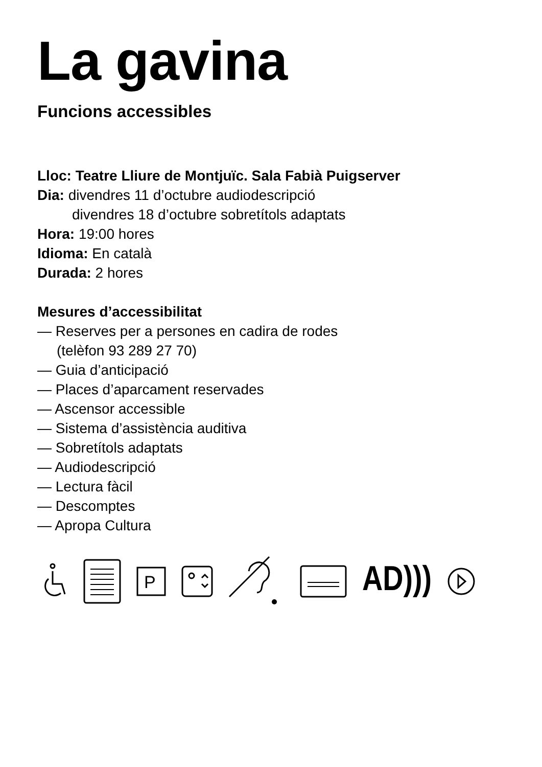La gavina
Funcions accessibles
Lloc: Teatre Lliure de Montjuïc. Sala Fabià Puigserver
Dia: divendres 11 d’octubre audiodescripció
divendres 18 d’octubre sobretítols adaptats
Hora: 19:00 hores
Idioma: En català
Durada: 2 hores
Mesures d’accessibilitat
— Reserves per a persones en cadira de rodes
(telèfon 93 289 27 70)
— Guia d’anticipació
— Places d’aparcament reservades
— Ascensor accessible
— Sistema d’assistència auditiva
— Sobretítols adaptats
— Audiodescripció
— Lectura fàcil
— Descomptes
— Apropa Cultura
P
AD)))